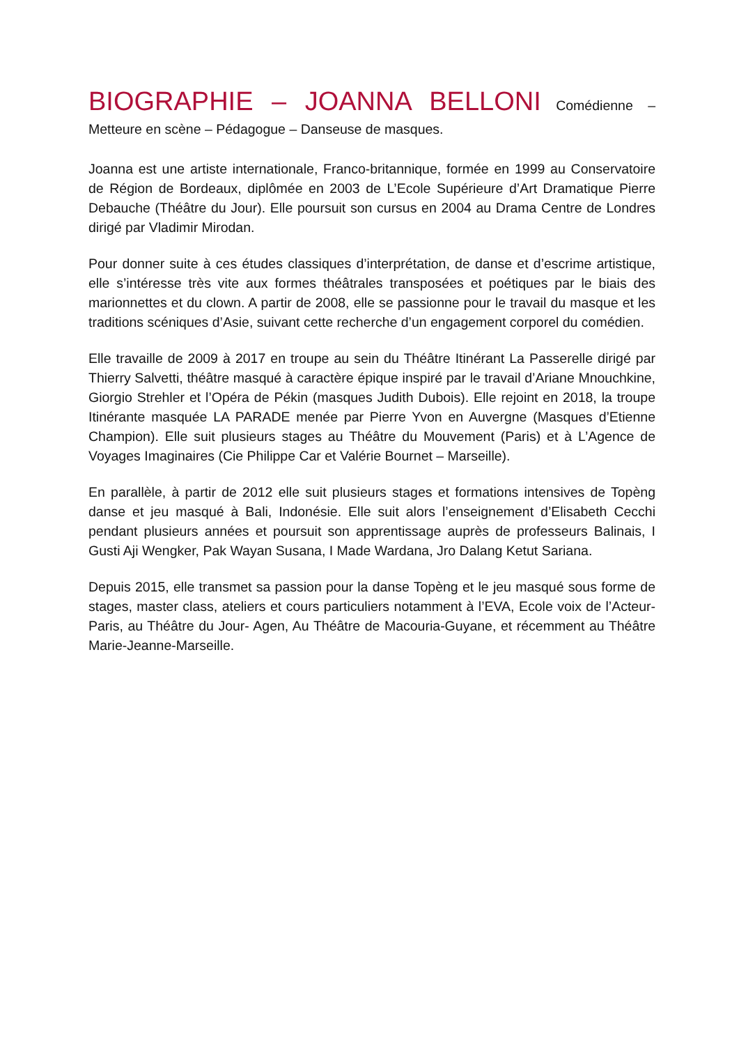BIOGRAPHIE – JOANNA BELLONI Comédienne – Metteure en scène – Pédagogue – Danseuse de masques.
Joanna est une artiste internationale, Franco-britannique, formée en 1999 au Conservatoire de Région de Bordeaux, diplômée en 2003 de L’Ecole Supérieure d’Art Dramatique Pierre Debauche (Théâtre du Jour). Elle poursuit son cursus en 2004 au Drama Centre de Londres dirigé par Vladimir Mirodan.
Pour donner suite à ces études classiques d’interprétation, de danse et d’escrime artistique, elle s’intéresse très vite aux formes théâtrales transposées et poétiques par le biais des marionnettes et du clown. A partir de 2008, elle se passionne pour le travail du masque et les traditions scéniques d’Asie, suivant cette recherche d’un engagement corporel du comédien.
Elle travaille de 2009 à 2017 en troupe au sein du Théâtre Itinérant La Passerelle dirigé par Thierry Salvetti, théâtre masqué à caractère épique inspiré par le travail d’Ariane Mnouchkine, Giorgio Strehler et l’Opéra de Pékin (masques Judith Dubois). Elle rejoint en 2018, la troupe Itinérante masquée LA PARADE menée par Pierre Yvon en Auvergne (Masques d’Etienne Champion). Elle suit plusieurs stages au Théâtre du Mouvement (Paris) et à L’Agence de Voyages Imaginaires (Cie Philippe Car et Valérie Bournet – Marseille).
En parallèle, à partir de 2012 elle suit plusieurs stages et formations intensives de Topèng danse et jeu masqué à Bali, Indonésie. Elle suit alors l’enseignement d’Elisabeth Cecchi pendant plusieurs années et poursuit son apprentissage auprès de professeurs Balinais, I Gusti Aji Wengker, Pak Wayan Susana, I Made Wardana, Jro Dalang Ketut Sariana.
Depuis 2015, elle transmet sa passion pour la danse Topèng et le jeu masqué sous forme de stages, master class, ateliers et cours particuliers notamment à l’EVA, Ecole voix de l’Acteur-Paris, au Théâtre du Jour- Agen, Au Théâtre de Macouria-Guyane, et récemment au Théâtre Marie-Jeanne-Marseille.